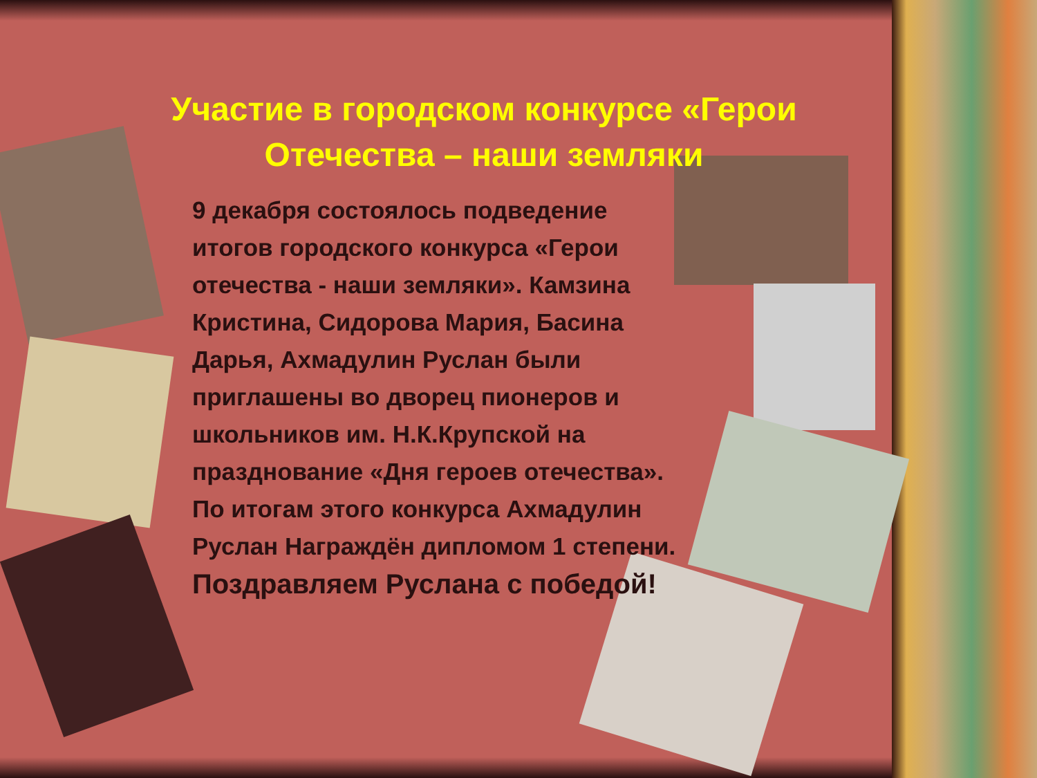Участие в городском конкурсе «Герои
Отечества – наши земляки
9 декабря состоялось подведение итогов городского конкурса «Герои отечества - наши земляки». Камзина Кристина, Сидорова Мария, Басина Дарья, Ахмадулин Руслан были приглашены во дворец пионеров и школьников им. Н.К.Крупской на празднование «Дня героев отечества». По итогам этого конкурса Ахмадулин Руслан Награждён дипломом 1 степени. Поздравляем Руслана с победой!